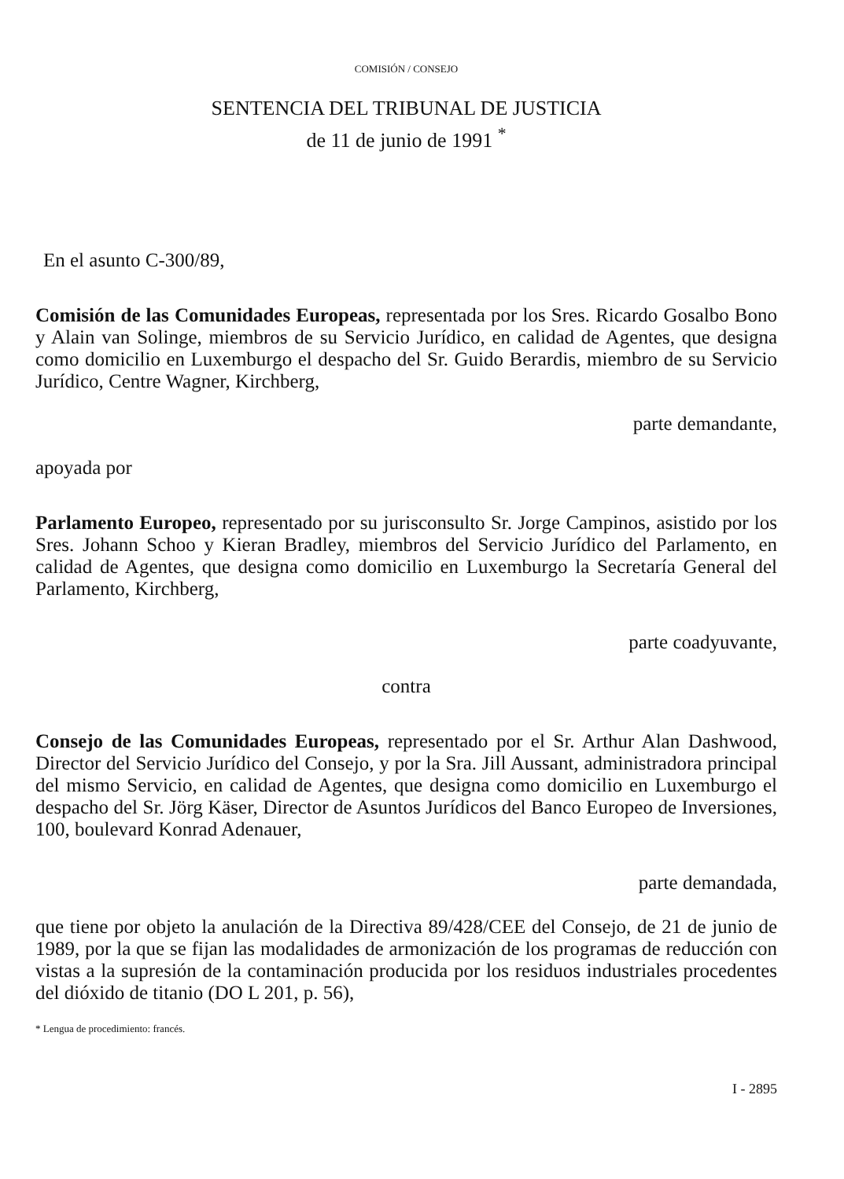COMISIÓN / CONSEJO
SENTENCIA DEL TRIBUNAL DE JUSTICIA
de 11 de junio de 1991 <sup>*</sup>
En el asunto C-300/89,
Comisión de las Comunidades Europeas, representada por los Sres. Ricardo Gosalbo Bono y Alain van Solinge, miembros de su Servicio Jurídico, en calidad de Agentes, que designa como domicilio en Luxemburgo el despacho del Sr. Guido Berardis, miembro de su Servicio Jurídico, Centre Wagner, Kirchberg,
parte demandante,
apoyada por
Parlamento Europeo, representado por su jurisconsulto Sr. Jorge Campinos, asistido por los Sres. Johann Schoo y Kieran Bradley, miembros del Servicio Jurídico del Parlamento, en calidad de Agentes, que designa como domicilio en Luxemburgo la Secretaría General del Parlamento, Kirchberg,
parte coadyuvante,
contra
Consejo de las Comunidades Europeas, representado por el Sr. Arthur Alan Dashwood, Director del Servicio Jurídico del Consejo, y por la Sra. Jill Aussant, administradora principal del mismo Servicio, en calidad de Agentes, que designa como domicilio en Luxemburgo el despacho del Sr. Jörg Käser, Director de Asuntos Jurídicos del Banco Europeo de Inversiones, 100, boulevard Konrad Adenauer,
parte demandada,
que tiene por objeto la anulación de la Directiva 89/428/CEE del Consejo, de 21 de junio de 1989, por la que se fijan las modalidades de armonización de los programas de reducción con vistas a la supresión de la contaminación producida por los residuos industriales procedentes del dióxido de titanio (DO L 201, p. 56),
* Lengua de procedimiento: francés.
I - 2895